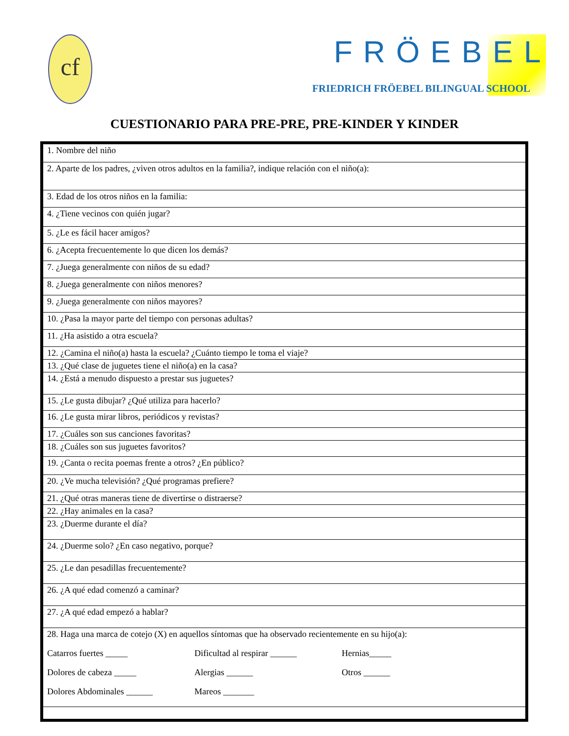cf FRÖEBEL
FRIEDRICH FRÖEBEL BILINGUAL SCHOOL
CUESTIONARIO PARA PRE-PRE, PRE-KINDER Y KINDER
| 1. Nombre del niño |
| 2. Aparte de los padres, ¿viven otros adultos en la familia?, indique relación con el niño(a): |
| 3. Edad de los otros niños en la familia: |
| 4. ¿Tiene vecinos con quién jugar? |
| 5. ¿Le es fácil hacer amigos? |
| 6. ¿Acepta frecuentemente lo que dicen los demás? |
| 7. ¿Juega generalmente con niños de su edad? |
| 8. ¿Juega generalmente con niños menores? |
| 9. ¿Juega generalmente con niños mayores? |
| 10. ¿Pasa la mayor parte del tiempo con personas adultas? |
| 11. ¿Ha asistido a otra escuela? |
| 12. ¿Camina el niño(a) hasta la escuela? ¿Cuánto tiempo le toma el viaje? |
| 13. ¿Qué clase de juguetes tiene el niño(a) en la casa? |
| 14. ¿Está a menudo dispuesto a prestar sus juguetes? |
| 15. ¿Le gusta dibujar? ¿Qué utiliza para hacerlo? |
| 16. ¿Le gusta mirar libros, periódicos y revistas? |
| 17. ¿Cuáles son sus canciones favoritas? |
| 18. ¿Cuáles son sus juguetes favoritos? |
| 19. ¿Canta o recita poemas frente a otros? ¿En público? |
| 20. ¿Ve mucha televisión? ¿Qué programas prefiere? |
| 21. ¿Qué otras maneras tiene de divertirse o distraerse? |
| 22. ¿Hay animales en la casa? |
| 23. ¿Duerme durante el día? |
| 24. ¿Duerme solo? ¿En caso negativo, porque? |
| 25. ¿Le dan pesadillas frecuentemente? |
| 26. ¿A qué edad comenzó a caminar? |
| 27. ¿A qué edad empezó a hablar? |
| 28. Haga una marca de cotejo (X) en aquellos síntomas que ha observado recientemente en su hijo(a): Catarros fuertes _____ Dificultad al respirar ______ Hernias_____ Dolores de cabeza _____ Alergias ______ Otros ______ Dolores Abdominales ______ Mareos _______ |